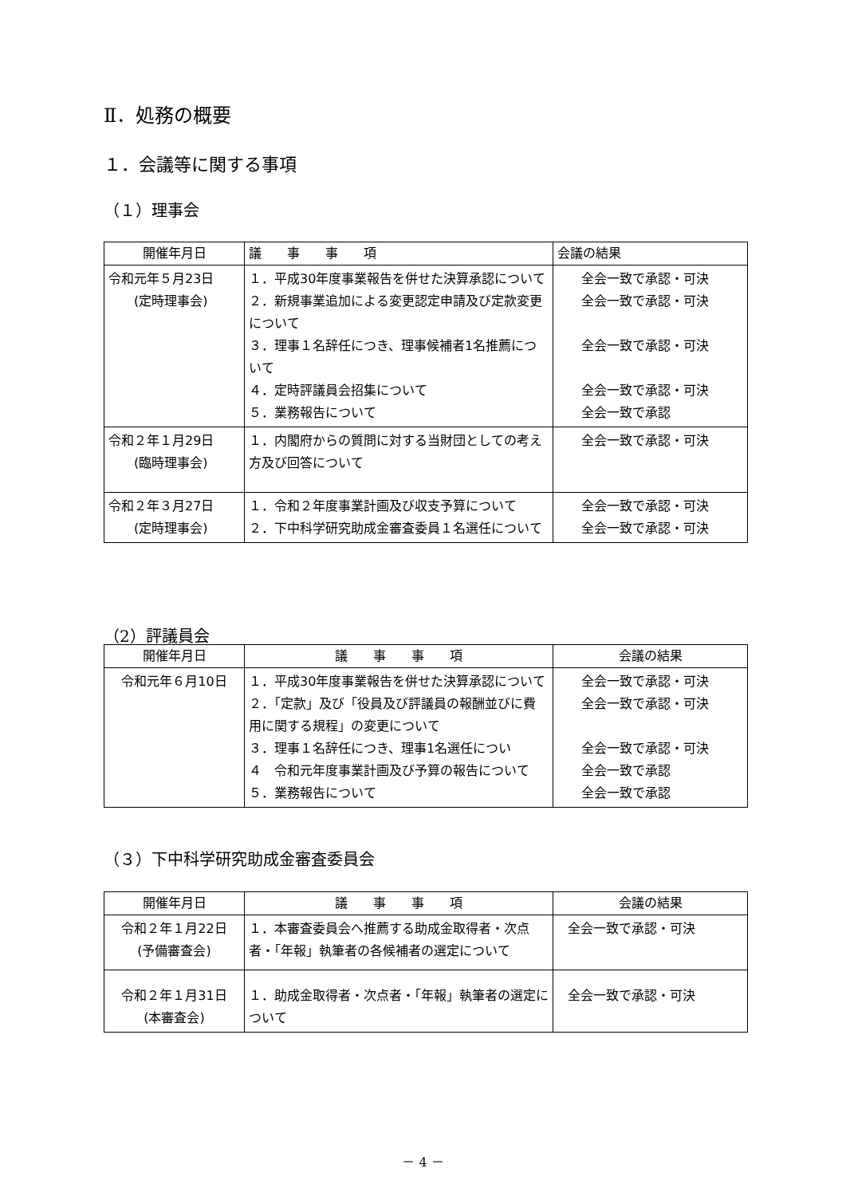Ⅱ．処務の概要
１．会議等に関する事項
（１）理事会
| 開催年月日 | 議 事 事 項 | 会議の結果 |
| --- | --- | --- |
| 令和元年５月23日 (定時理事会) | １．平成30年度事業報告を併せた決算承認について ２．新規事業追加による変更認定申請及び定款変更について ３．理事１名辞任につき、理事候補者1名推薦について ４．定時評議員会招集について ５．業務報告について | 全会一致で承認・可決 全会一致で承認・可決 全会一致で承認・可決 全会一致で承認・可決 全会一致で承認 |
| 令和２年１月29日 (臨時理事会) | １．内閣府からの質問に対する当財団としての考え方及び回答について | 全会一致で承認・可決 |
| 令和２年３月27日 (定時理事会) | １．令和２年度事業計画及び収支予算について ２．下中科学研究助成金審査委員１名選任について | 全会一致で承認・可決 全会一致で承認・可決 |
（2）評議員会
| 開催年月日 | 議 事 事 項 | 会議の結果 |
| --- | --- | --- |
| 令和元年６月10日 | １．平成30年度事業報告を併せた決算承認について２．「定款」及び「役員及び評議員の報酬並びに費 用に関する規程」の変更について ３．理事１名辞任につき、理事1名選任につい ４ 令和元年度事業計画及び予算の報告について ５．業務報告について | 全会一致で承認・可決 全会一致で承認・可決 全会一致で承認・可決 全会一致で承認 全会一致で承認 |
（３）下中科学研究助成金審査委員会
| 開催年月日 | 議 事 事 項 | 会議の結果 |
| --- | --- | --- |
| 令和２年１月22日 (予備審査会) | １．本審査委員会へ推薦する助成金取得者・次点者・「年報」執筆者の各候補者の選定について | 全会一致で承認・可決 |
| 令和２年１月31日 (本審査会) | １．助成金取得者・次点者・「年報」執筆者の選定について | 全会一致で承認・可決 |
－ 4 －